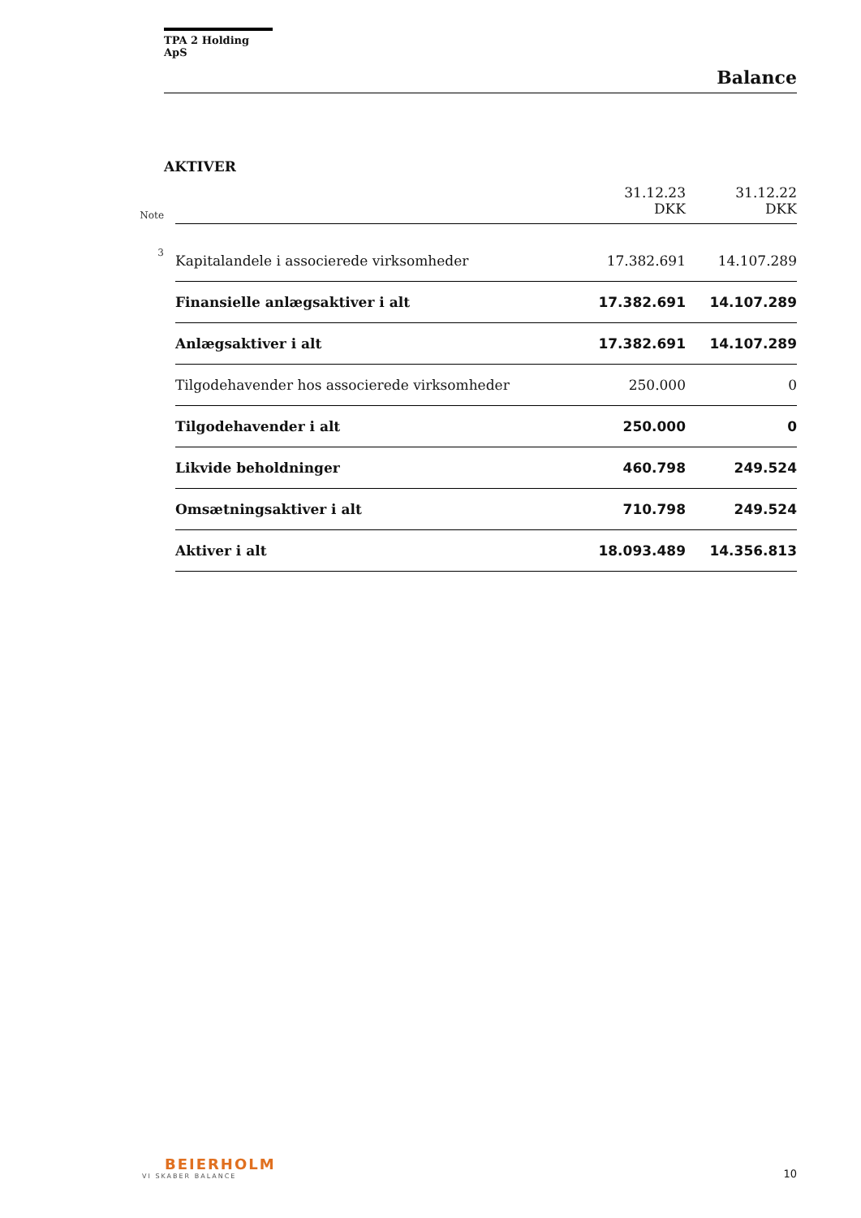TPA 2 Holding ApS
Balance
AKTIVER
| Note | | 31.12.23 DKK | 31.12.22 DKK |
| 3 | Kapitalandele i associerede virksomheder | 17.382.691 | 14.107.289 |
| | Finansielle anlægsaktiver i alt | 17.382.691 | 14.107.289 |
| | Anlægsaktiver i alt | 17.382.691 | 14.107.289 |
| | Tilgodehavender hos associerede virksomheder | 250.000 | 0 |
| | Tilgodehavender i alt | 250.000 | 0 |
| | Likvide beholdninger | 460.798 | 249.524 |
| | Omsætningsaktiver i alt | 710.798 | 249.524 |
| | Aktiver i alt | 18.093.489 | 14.356.813 |
BEIERHOLM
VI SKABER BALANCE
10